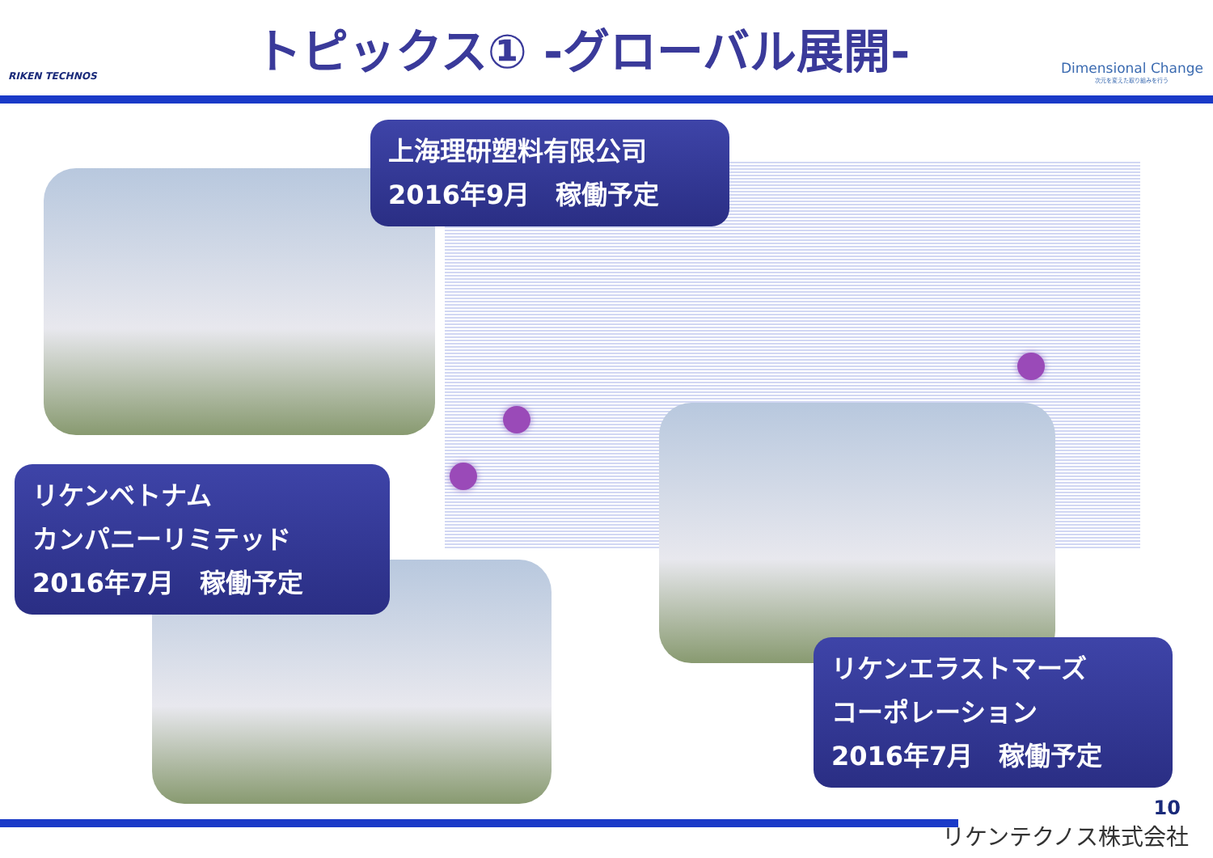RIKEN TECHNOS
トピックス① -グローバル展開-
Dimensional Change
次元を変えた取り組みを行う
上海理研塑料有限公司
2016年9月　稼働予定
リケンベトナム
カンパニーリミテッド
2016年7月　稼働予定
リケンエラストマーズ
コーポレーション
2016年7月　稼働予定
10
リケンテクノス株式会社